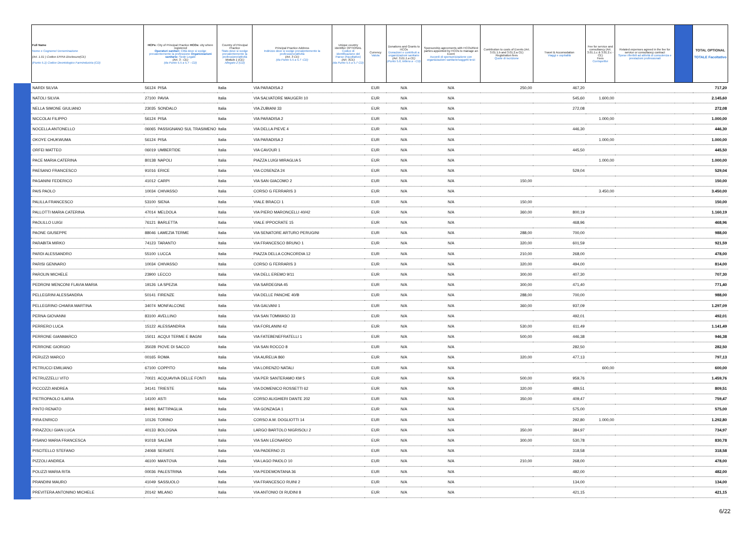| | Full Name Nome e Cognome/ Denominazione (Art. 1.01 ) Codice EFPIA Disclosure(CE) (Punto 5.1) Codice Deontologico Farmindustria (CD) | HCPs: City of Principal Practice HCOs: city where registered Operatori sanitari: Città dove si svolge prevalentemente la professione Organizzazioni sanitarie: Sede Legale (Art. 3 - CE) (da Punto 5.5 a 5.7 - CD) | | Country of Principal Practice Stato dove si svolge prevalentemente la professione/attività Modulo 1 (CE) Allegato 2 (CD) | Principal Practice Address Indirizzo dove si svolge prevalentemente la professione/attività (Art. 3 CE) (da Punto 5.5 a 5.7 -CD) | Unique country identifier OPTIONAL Codice di identificazione del Paese (Facoltativo) (Art. 3CE) (da Punto 5.5 a 5.7 CD) | Currency Valuta | Donations and Grants to HCOs Donazioni e contributi a organizzazioni sanitarie (Art. 3.01.1.a CE) (Punto 5.6, lettera a - CD) | Sponsorship agreements with HCOs/third parties appointed by HCOs to manage an Event Accordi di sponsorizzazione con organizzazioni sanitarie/soggetti terzi | Contribution to costs of Events (Art. 3.01.1.b and 3.01.2.a CE) Registration fees Quote di iscrizione | Travel & Accomodation Viaggi e ospitalità | Fee for service and consultancy (Art. 3.01.1.c & 3.01.2.c - CE) Fees Corrispettivi | Related expenses agreed in the fee for service or consultancy contract Spese riferibili ad attività di consulenza e prestazioni professionali | | TOTAL OPTIONAL TOTALE Facoltativo |
| --- | --- | --- | --- | --- | --- | --- | --- | --- | --- | --- | --- | --- | --- | --- | --- |
| | NARDI SILVIA | 56124 | PISA | Italia | VIA PARADISA 2 | | EUR | N/A | N/A | 250,00 | 467,20 | | | | 717,20 |
| | NATOLI SILVIA | 27100 | PAVIA | Italia | VIA SALVATORE MAUGERI 10 | | EUR | N/A | N/A | | 545,60 | 1.600,00 | | | 2.145,60 |
| | NELLA SIMONE GIULIANO | 23035 | SONDALO | Italia | VIA ZUBIANI 33 | | EUR | N/A | N/A | | 272,08 | | | | 272,08 |
| | NICCOLAI FILIPPO | 56124 | PISA | Italia | VIA PARADISA 2 | | EUR | N/A | N/A | | | 1.000,00 | | | 1.000,00 |
| | NOCELLA ANTONELLO | 06065 | PASSIGNANO SUL TRASIMENO | Italia | VIA DELLA PIEVE 4 | | EUR | N/A | N/A | | 446,30 | | | | 446,30 |
| | OKOYE CHUKWUMA | 56124 | PISA | Italia | VIA PARADISA 2 | | EUR | N/A | N/A | | | 1.000,00 | | | 1.000,00 |
| | ORFEI MATTEO | 06019 | UMBERTIDE | Italia | VIA CAVOUR 1 | | EUR | N/A | N/A | | 445,50 | | | | 445,50 |
| | PACE MARIA CATERINA | 80138 | NAPOLI | Italia | PIAZZA LUIGI MIRAGLIA 5 | | EUR | N/A | N/A | | | 1.000,00 | | | 1.000,00 |
| | PAESANO FRANCESCO | 91016 | ERICE | Italia | VIA COSENZA 24 | | EUR | N/A | N/A | | 529,04 | | | | 529,04 |
| | PAGANINI FEDERICO | 41012 | CARPI | Italia | VIA SAN GIACOMO 2 | | EUR | N/A | N/A | 150,00 | | | | | 150,00 |
| | PAIS PAOLO | 10034 | CHIVASSO | Italia | CORSO G FERRARIS 3 | | EUR | N/A | N/A | | | 3.450,00 | | | 3.450,00 |
| | PALILLA FRANCESCO | 53100 | SIENA | Italia | VIALE BRACCI 1 | | EUR | N/A | N/A | 150,00 | | | | | 150,00 |
| | PALLOTTI MARIA CATERINA | 47014 | MELDOLA | Italia | VIA PIERO MARONCELLI 40/42 | | EUR | N/A | N/A | 360,00 | 800,19 | | | | 1.160,19 |
| | PAOLILLO LUIGI | 76121 | BARLETTA | Italia | VIALE IPPOCRATE 15 | | EUR | N/A | N/A | | 468,96 | | | | 468,96 |
| | PAONE GIUSEPPE | 88046 | LAMEZIA TERME | Italia | VIA SENATORE ARTURO PERUGINI | | EUR | N/A | N/A | 288,00 | 700,00 | | | | 988,00 |
| | PARABITA MIRKO | 74123 | TARANTO | Italia | VIA FRANCESCO BRUNO 1 | | EUR | N/A | N/A | 320,00 | 601,59 | | | | 921,59 |
| | PARDI ALESSANDRO | 55100 | LUCCA | Italia | PIAZZA DELLA CONCORDIA 12 | | EUR | N/A | N/A | 210,00 | 268,00 | | | | 478,00 |
| | PARISI GENNARO | 10034 | CHIVASSO | Italia | CORSO G FERRARIS 3 | | EUR | N/A | N/A | 320,00 | 494,00 | | | | 814,00 |
| | PAROLIN MICHELE | 23900 | LECCO | Italia | VIA DELL EREMO 9/11 | | EUR | N/A | N/A | 300,00 | 407,30 | | | | 707,30 |
| | PEDRONI MENCONI FLAVIA MARIA | 19126 | LA SPEZIA | Italia | VIA SARDEGNA 45 | | EUR | N/A | N/A | 300,00 | 471,40 | | | | 771,40 |
| | PELLEGRINI ALESSANDRA | 50141 | FIRENZE | Italia | VIA DELLE PANCHE 40/B | | EUR | N/A | N/A | 288,00 | 700,00 | | | | 988,00 |
| | PELLEGRINO CHIARA MARTINA | 34074 | MONFALCONE | Italia | VIA GALVANI 1 | | EUR | N/A | N/A | 360,00 | 937,09 | | | | 1.297,09 |
| | PERNA GIOVANNI | 83100 | AVELLINO | Italia | VIA SAN TOMMASO 33 | | EUR | N/A | N/A | | 492,01 | | | | 492,01 |
| | PERRERO LUCA | 15122 | ALESSANDRIA | Italia | VIA FORLANINI 42 | | EUR | N/A | N/A | 530,00 | 611,49 | | | | 1.141,49 |
| | PERRONE GIANMARCO | 15011 | ACQUI TERME E BAGNI | Italia | VIA FATEBENEFRATELLI 1 | | EUR | N/A | N/A | 500,00 | 446,38 | | | | 946,38 |
| | PERRONE GIORGIO | 35028 | PIOVE DI SACCO | Italia | VIA SAN ROCCO 8 | | EUR | N/A | N/A | | 282,50 | | | | 282,50 |
| | PERUZZI MARCO | 00165 | ROMA | Italia | VIA AURELIA 860 | | EUR | N/A | N/A | 320,00 | 477,13 | | | | 797,13 |
| | PETRUCCI EMILIANO | 67100 | COPPITO | Italia | VIA LORENZO NATALI | | EUR | N/A | N/A | | | 600,00 | | | 600,00 |
| | PETRUZZELLI VITO | 70021 | ACQUAVIVA DELLE FONTI | Italia | VIA PER SANTERAMO KM 5 | | EUR | N/A | N/A | 500,00 | 959,76 | | | | 1.459,76 |
| | PICCOZZI ANDREA | 34141 | TRIESTE | Italia | VIA DOMENICO ROSSETTI 62 | | EUR | N/A | N/A | 320,00 | 489,51 | | | | 809,51 |
| | PIETROPAOLO ILARIA | 14100 | ASTI | Italia | CORSO ALIGHIERI DANTE 202 | | EUR | N/A | N/A | 350,00 | 409,47 | | | | 759,47 |
| | PINTO RENATO | 84091 | BATTIPAGLIA | Italia | VIA GONZAGA 1 | | EUR | N/A | N/A | | 575,00 | | | | 575,00 |
| | PIRA ENRICO | 10126 | TORINO | Italia | CORSO A.M. DOGLIOTTI 14 | | EUR | N/A | N/A | | 292,80 | 1.000,00 | | | 1.292,80 |
| | PIRAZZOLI GIAN LUCA | 40133 | BOLOGNA | Italia | LARGO BARTOLO NIGRISOLI 2 | | EUR | N/A | N/A | 350,00 | 384,97 | | | | 734,97 |
| | PISANO MARIA FRANCESCA | 91018 | SALEMI | Italia | VIA SAN LEONARDO | | EUR | N/A | N/A | 300,00 | 530,78 | | | | 830,78 |
| | PISCITELLO STEFANO | 24068 | SERIATE | Italia | VIA PADERNO 21 | | EUR | N/A | N/A | | 318,58 | | | | 318,58 |
| | PIZZOLI ANDREA | 46100 | MANTOVA | Italia | VIA LAGO PAIOLO 10 | | EUR | N/A | N/A | 210,00 | 268,00 | | | | 478,00 |
| | POLIZZI MARIA RITA | 00036 | PALESTRINA | Italia | VIA PEDEMONTANA 36 | | EUR | N/A | N/A | | 482,00 | | | | 482,00 |
| | PRANDINI MAURO | 41049 | SASSUOLO | Italia | VIA FRANCESCO RUINI 2 | | EUR | N/A | N/A | | 134,00 | | | | 134,00 |
| | PREVITERA ANTONINO MICHELE | 20142 | MILANO | Italia | VIA ANTONIO DI RUDINI 8 | | EUR | N/A | N/A | | 421,15 | | | | 421,15 |
6/22